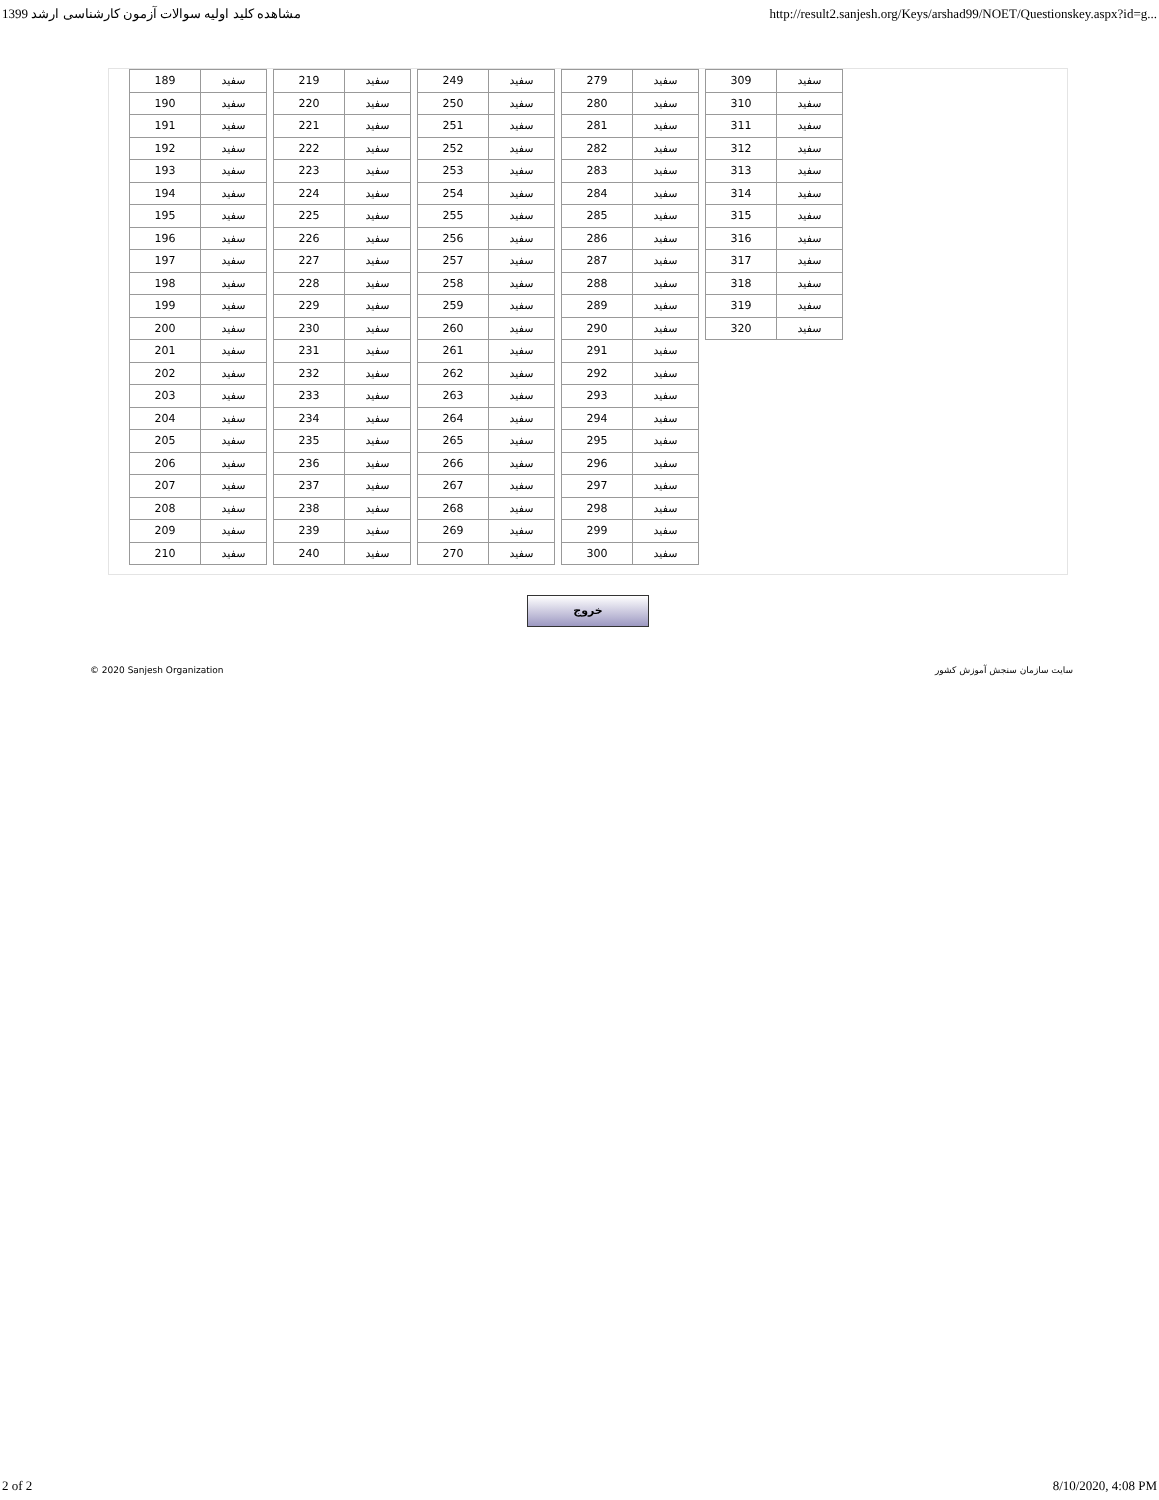مشاهده کلید اولیه سوالات آزمون کارشناسی ارشد 1399 http://result2.sanjesh.org/Keys/arshad99/NOET/Questionskey.aspx?id=g...
| 189 | سفید |
| 190 | سفید |
| 191 | سفید |
| 192 | سفید |
| 193 | سفید |
| 194 | سفید |
| 195 | سفید |
| 196 | سفید |
| 197 | سفید |
| 198 | سفید |
| 199 | سفید |
| 200 | سفید |
| 201 | سفید |
| 202 | سفید |
| 203 | سفید |
| 204 | سفید |
| 205 | سفید |
| 206 | سفید |
| 207 | سفید |
| 208 | سفید |
| 209 | سفید |
| 210 | سفید |
| 219 | سفید |
| 220 | سفید |
| 221 | سفید |
| 222 | سفید |
| 223 | سفید |
| 224 | سفید |
| 225 | سفید |
| 226 | سفید |
| 227 | سفید |
| 228 | سفید |
| 229 | سفید |
| 230 | سفید |
| 231 | سفید |
| 232 | سفید |
| 233 | سفید |
| 234 | سفید |
| 235 | سفید |
| 236 | سفید |
| 237 | سفید |
| 238 | سفید |
| 239 | سفید |
| 240 | سفید |
| 249 | سفید |
| 250 | سفید |
| 251 | سفید |
| 252 | سفید |
| 253 | سفید |
| 254 | سفید |
| 255 | سفید |
| 256 | سفید |
| 257 | سفید |
| 258 | سفید |
| 259 | سفید |
| 260 | سفید |
| 261 | سفید |
| 262 | سفید |
| 263 | سفید |
| 264 | سفید |
| 265 | سفید |
| 266 | سفید |
| 267 | سفید |
| 268 | سفید |
| 269 | سفید |
| 270 | سفید |
| 279 | سفید |
| 280 | سفید |
| 281 | سفید |
| 282 | سفید |
| 283 | سفید |
| 284 | سفید |
| 285 | سفید |
| 286 | سفید |
| 287 | سفید |
| 288 | سفید |
| 289 | سفید |
| 290 | سفید |
| 291 | سفید |
| 292 | سفید |
| 293 | سفید |
| 294 | سفید |
| 295 | سفید |
| 296 | سفید |
| 297 | سفید |
| 298 | سفید |
| 299 | سفید |
| 300 | سفید |
| 309 | سفید |
| 310 | سفید |
| 311 | سفید |
| 312 | سفید |
| 313 | سفید |
| 314 | سفید |
| 315 | سفید |
| 316 | سفید |
| 317 | سفید |
| 318 | سفید |
| 319 | سفید |
| 320 | سفید |
خروج
© 2020 Sanjesh Organization سایت سازمان سنجش آموزش کشور
2 of 2 8/10/2020, 4:08 PM